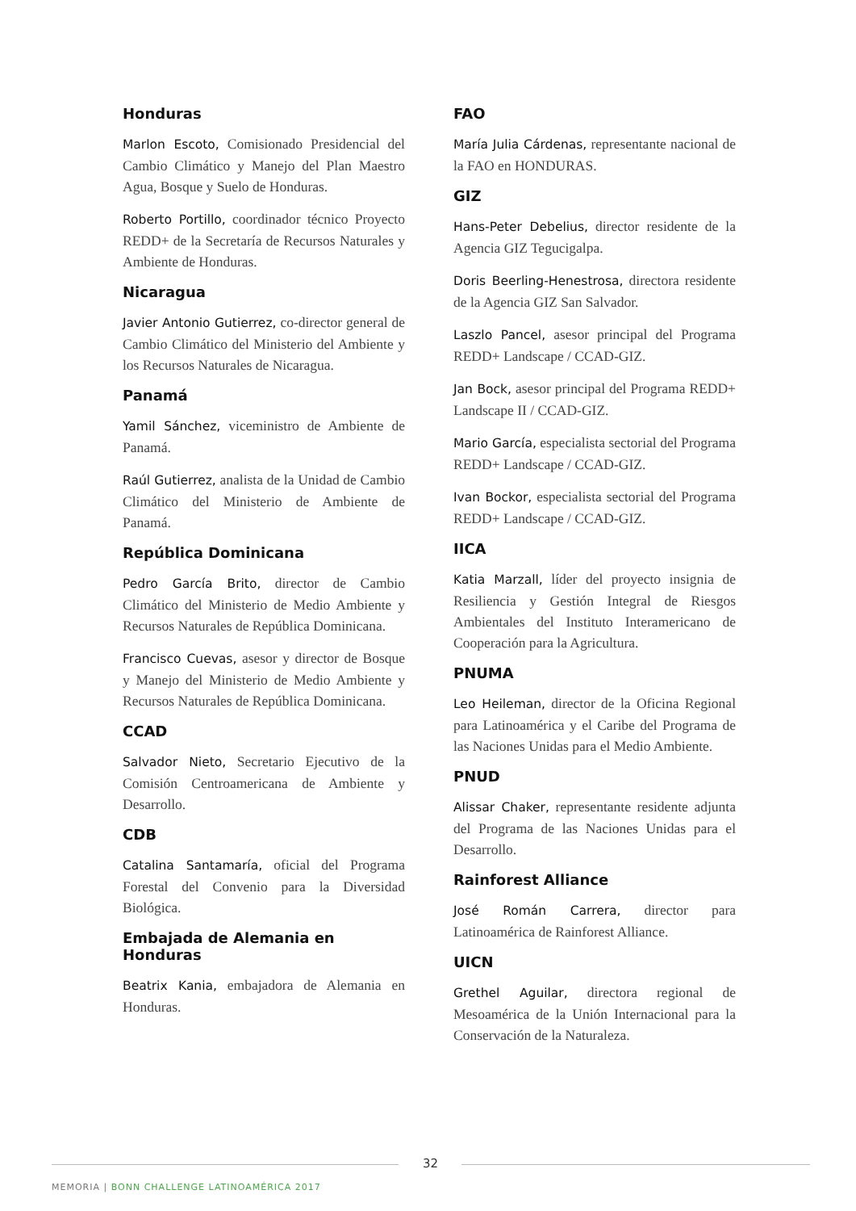Honduras
Marlon Escoto, Comisionado Presidencial del Cambio Climático y Manejo del Plan Maestro Agua, Bosque y Suelo de Honduras.
Roberto Portillo, coordinador técnico Proyecto REDD+ de la Secretaría de Recursos Naturales y Ambiente de Honduras.
Nicaragua
Javier Antonio Gutierrez, co-director general de Cambio Climático del Ministerio del Ambiente y los Recursos Naturales de Nicaragua.
Panamá
Yamil Sánchez, viceministro de Ambiente de Panamá.
Raúl Gutierrez, analista de la Unidad de Cambio Climático del Ministerio de Ambiente de Panamá.
República Dominicana
Pedro García Brito, director de Cambio Climático del Ministerio de Medio Ambiente y Recursos Naturales de República Dominicana.
Francisco Cuevas, asesor y director de Bosque y Manejo del Ministerio de Medio Ambiente y Recursos Naturales de República Dominicana.
CCAD
Salvador Nieto, Secretario Ejecutivo de la Comisión Centroamericana de Ambiente y Desarrollo.
CDB
Catalina Santamaría, oficial del Programa Forestal del Convenio para la Diversidad Biológica.
Embajada de Alemania en Honduras
Beatrix Kania, embajadora de Alemania en Honduras.
FAO
María Julia Cárdenas, representante nacional de la FAO en HONDURAS.
GIZ
Hans-Peter Debelius, director residente de la Agencia GIZ Tegucigalpa.
Doris Beerling-Henestrosa, directora residente de la Agencia GIZ San Salvador.
Laszlo Pancel, asesor principal del Programa REDD+ Landscape / CCAD-GIZ.
Jan Bock, asesor principal del Programa REDD+ Landscape II / CCAD-GIZ.
Mario García, especialista sectorial del Programa REDD+ Landscape / CCAD-GIZ.
Ivan Bockor, especialista sectorial del Programa REDD+ Landscape / CCAD-GIZ.
IICA
Katia Marzall, líder del proyecto insignia de Resiliencia y Gestión Integral de Riesgos Ambientales del Instituto Interamericano de Cooperación para la Agricultura.
PNUMA
Leo Heileman, director de la Oficina Regional para Latinoamérica y el Caribe del Programa de las Naciones Unidas para el Medio Ambiente.
PNUD
Alissar Chaker, representante residente adjunta del Programa de las Naciones Unidas para el Desarrollo.
Rainforest Alliance
José Román Carrera, director para Latinoamérica de Rainforest Alliance.
UICN
Grethel Aguilar, directora regional de Mesoamérica de la Unión Internacional para la Conservación de la Naturaleza.
32
MEMORIA | BONN CHALLENGE LATINOAMÉRICA 2017